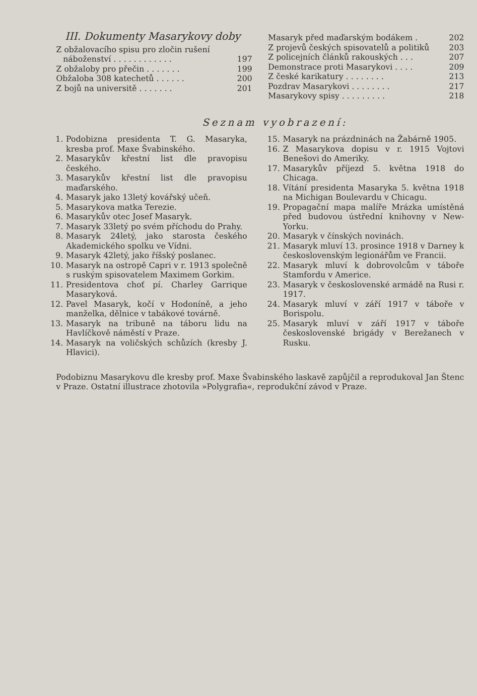III. Dokumenty Masarykovy doby
Z obžalovacího spisu pro zločin rušení
náboženství . . . . . . . . . . . . 197
Z obžaloby pro přečin . . . . . . . 199
Obžaloba 308 katechetů . . . . . . 200
Z bojů na universitě . . . . . . . 201
Masaryk před maďarským bodákem . 202
Z projevů českých spisovatelů a politiků 203
Z policejních článků rakouských . . . 207
Demonstrace proti Masarykovi . . . . 209
Z české karikatury . . . . . . . . 213
Pozdrav Masarykovi . . . . . . . . 217
Masarykovy spisy . . . . . . . . . 218
Seznam vyobrazení:
1. Podobizna presidenta T. G. Masaryka, kresba prof. Maxe Švabinského.
2. Masarykův křestní list dle pravopisu českého.
3. Masarykův křestní list dle pravopisu maďarského.
4. Masaryk jako 13letý kovářský učeň.
5. Masarykova matka Terezie.
6. Masarykův otec Josef Masaryk.
7. Masaryk 33letý po svém příchodu do Prahy.
8. Masaryk 24letý, jako starosta českého Akademického spolku ve Vídni.
9. Masaryk 42letý, jako říšský poslanec.
10. Masaryk na ostropě Capri v r. 1913 společně s ruským spisovatelem Maximem Gorkim.
11. Presidentova choť pí. Charley Garrique Masaryková.
12. Pavel Masaryk, kočí v Hodoníně, a jeho manželka, dělnice v tabákové továrně.
13. Masaryk na tribuně na táboru lidu na Havlíčkově náměstí v Praze.
14. Masaryk na voličských schůzích (kresby J. Hlavici).
15. Masaryk na prázdninách na Žabárně 1905.
16. Z Masarykova dopisu v r. 1915 Vojtovi Benešovi do Ameriky.
17. Masarykův příjezd 5. května 1918 do Chicaga.
18. Vítání presidenta Masaryka 5. května 1918 na Michigan Boulevardu v Chicagu.
19. Propagační mapa malíře Mrázka umístěná před budovou ústřední knihovny v New-Yorku.
20. Masaryk v čínských novinách.
21. Masaryk mluví 13. prosince 1918 v Darney k československým legionářům ve Francii.
22. Masaryk mluví k dobrovolcům v táboře Stamfordu v Americe.
23. Masaryk v československé armádě na Rusi r. 1917.
24. Masaryk mluví v září 1917 v táboře v Borispolu.
25. Masaryk mluví v září 1917 v táboře československé brigády v Berežanech v Rusku.
Podobiznu Masarykovu dle kresby prof. Maxe Švabinského laskavě zapůjčil a reprodukoval Jan Štenc v Praze. Ostatní illustrace zhotovila »Polygrafia«, reprodukční závod v Praze.